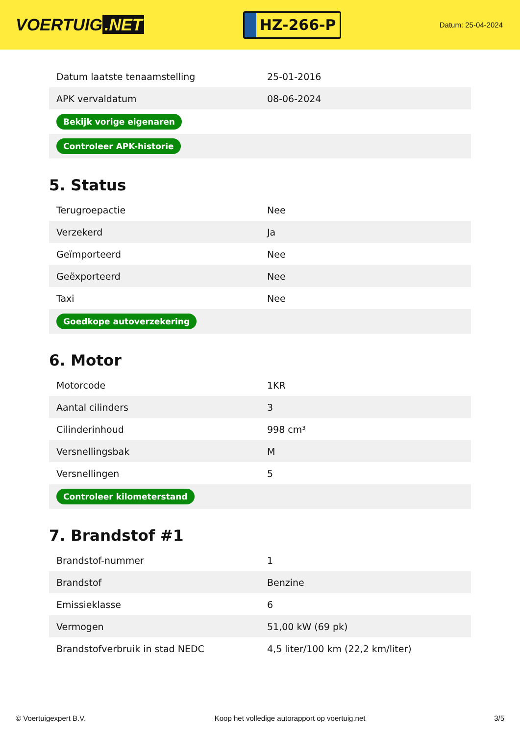VOERTUIG.NET
HZ-266-P
Datum: 25-04-2024
| Datum laatste tenaamstelling | 25-01-2016 |
| APK vervaldatum | 08-06-2024 |
| Bekijk vorige eigenaren | |
| Controleer APK-historie | |
5. Status
| Terugroepactie | Nee |
| Verzekerd | Ja |
| Geïmporteerd | Nee |
| Geëxporteerd | Nee |
| Taxi | Nee |
| Goedkope autoverzekering | |
6. Motor
| Motorcode | 1KR |
| Aantal cilinders | 3 |
| Cilinderinhoud | 998 cm³ |
| Versnellingsbak | M |
| Versnellingen | 5 |
| Controleer kilometerstand | |
7. Brandstof #1
| Brandstof-nummer | 1 |
| Brandstof | Benzine |
| Emissieklasse | 6 |
| Vermogen | 51,00 kW (69 pk) |
| Brandstofverbruik in stad NEDC | 4,5 liter/100 km (22,2 km/liter) |
© Voertuigexpert B.V. Koop het volledige autorapport op voertuig.net 3/5